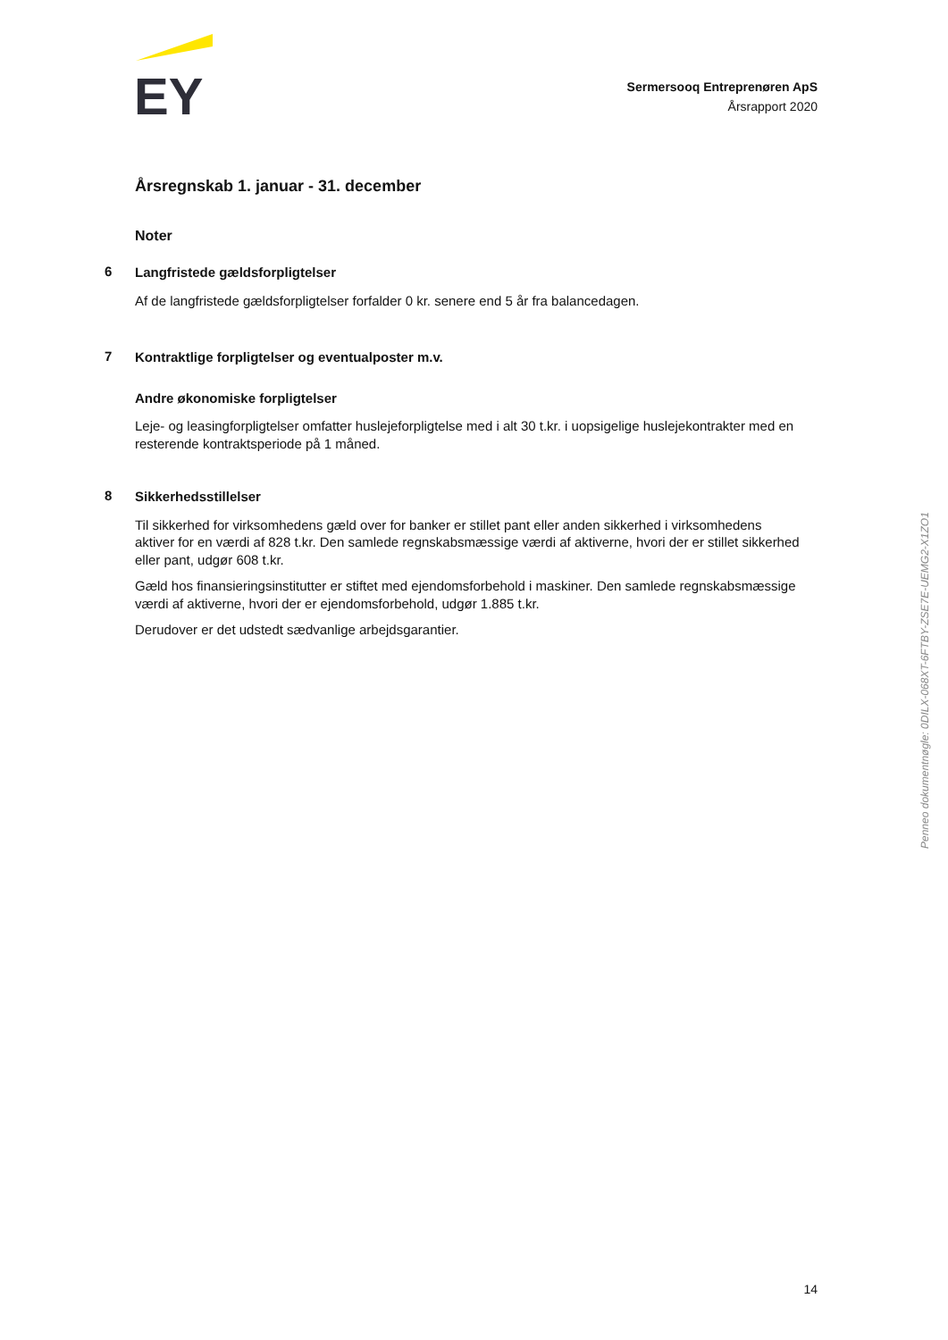EY
Sermersooq Entreprenøren ApS
Årsrapport 2020
Årsregnskab 1. januar - 31. december
Noter
6
Langfristede gældsforpligtelser
Af de langfristede gældsforpligtelser forfalder 0 kr. senere end 5 år fra balancedagen.
7
Kontraktlige forpligtelser og eventualposter m.v.
Andre økonomiske forpligtelser
Leje- og leasingforpligtelser omfatter huslejeforpligtelse med i alt 30 t.kr. i uopsigelige huslejekontrakter med en resterende kontraktsperiode på 1 måned.
8
Sikkerhedsstillelser
Til sikkerhed for virksomhedens gæld over for banker er stillet pant eller anden sikkerhed i virksomhedens aktiver for en værdi af 828 t.kr. Den samlede regnskabsmæssige værdi af aktiverne, hvori der er stillet sikkerhed eller pant, udgør 608 t.kr.
Gæld hos finansieringsinstitutter er stiftet med ejendomsforbehold i maskiner. Den samlede regnskabsmæssige værdi af aktiverne, hvori der er ejendomsforbehold, udgør 1.885 t.kr.
Derudover er det udstedt sædvanlige arbejdsgarantier.
Penneo dokumentnøgle: 0DILX-068XT-6FTBY-ZSE7E-UEMG2-X1ZO1
14